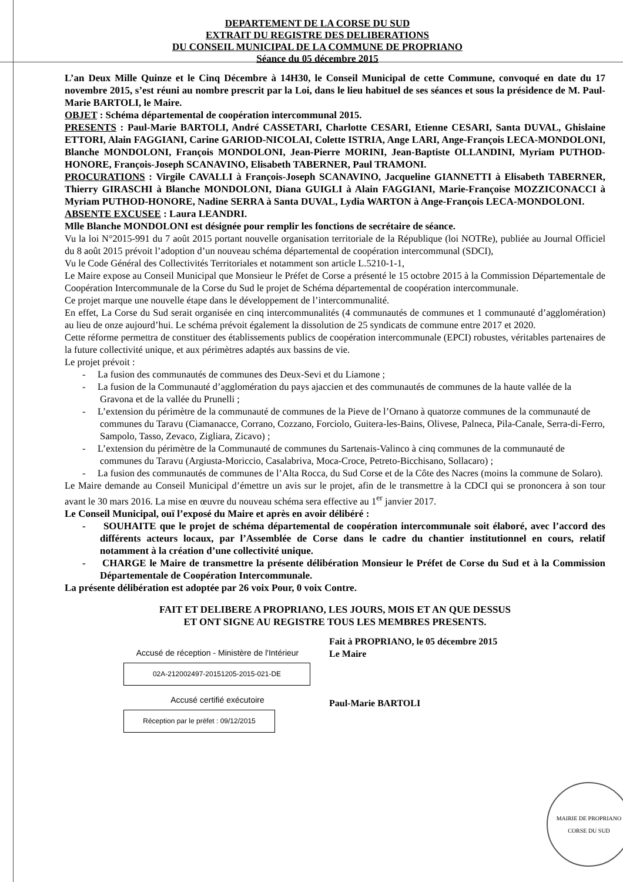DEPARTEMENT DE LA CORSE DU SUD
EXTRAIT DU REGISTRE DES DELIBERATIONS
DU CONSEIL MUNICIPAL DE LA COMMUNE DE PROPRIANO
Séance du 05 décembre 2015
L’an Deux Mille Quinze et le Cinq Décembre à 14H30, le Conseil Municipal de cette Commune, convoqué en date du 17 novembre 2015, s’est réuni au nombre prescrit par la Loi, dans le lieu habituel de ses séances et sous la présidence de M. Paul-Marie BARTOLI, le Maire.
OBJET : Schéma départemental de coopération intercommunal 2015.
PRESENTS : Paul-Marie BARTOLI, André CASSETARI, Charlotte CESARI, Etienne CESARI, Santa DUVAL, Ghislaine ETTORI, Alain FAGGIANI, Carine GARIOD-NICOLAI, Colette ISTRIA, Ange LARI, Ange-François LECA-MONDOLONI, Blanche MONDOLONI, François MONDOLONI, Jean-Pierre MORINI, Jean-Baptiste OLLANDINI, Myriam PUTHOD-HONORE, François-Joseph SCANAVINO, Elisabeth TABERNER, Paul TRAMONI.
PROCURATIONS : Virgile CAVALLI à François-Joseph SCANAVINO, Jacqueline GIANNETTI à Elisabeth TABERNER, Thierry GIRASCHI à Blanche MONDOLONI, Diana GUIGLI à Alain FAGGIANI, Marie-Françoise MOZZICONACCI à Myriam PUTHOD-HONORE, Nadine SERRA à Santa DUVAL, Lydia WARTON à Ange-François LECA-MONDOLONI.
ABSENTE EXCUSEE : Laura LEANDRI.
Mlle Blanche MONDOLONI est désignée pour remplir les fonctions de secrétaire de séance.
Vu la loi N°2015-991 du 7 août 2015 portant nouvelle organisation territoriale de la République (loi NOTRe), publiée au Journal Officiel du 8 août 2015 prévoit l’adoption d’un nouveau schéma départemental de coopération intercommunal (SDCI),
Vu le Code Général des Collectivités Territoriales et notamment son article L.5210-1-1,
Le Maire expose au Conseil Municipal que Monsieur le Préfet de Corse a présenté le 15 octobre 2015 à la Commission Départementale de Coopération Intercommunale de la Corse du Sud le projet de Schéma départemental de coopération intercommunale.
Ce projet marque une nouvelle étape dans le développement de l’intercommunalité.
En effet, La Corse du Sud serait organisée en cinq intercommunalités (4 communautés de communes et 1 communauté d’agglomération) au lieu de onze aujourd’hui. Le schéma prévoit également la dissolution de 25 syndicats de commune entre 2017 et 2020.
Cette réforme permettra de constituer des établissements publics de coopération intercommunale (EPCI) robustes, véritables partenaires de la future collectivité unique, et aux périmètres adaptés aux bassins de vie.
Le projet prévoit :
- La fusion des communautés de communes des Deux-Sevi et du Liamone ;
- La fusion de la Communauté d’agglomération du pays ajaccien et des communautés de communes de la haute vallée de la Gravona et de la vallée du Prunelli ;
- L’extension du périmètre de la communauté de communes de la Pieve de l’Ornano à quatorze communes de la communauté de communes du Taravu (Ciamanacce, Corrano, Cozzano, Forciolo, Guitera-les-Bains, Olivese, Palneca, Pila-Canale, Serra-di-Ferro, Sampolo, Tasso, Zevaco, Zigliara, Zicavo) ;
- L’extension du périmètre de la Communauté de communes du Sartenais-Valinco à cinq communes de la communauté de communes du Taravu (Argiusta-Moriccio, Casalabriva, Moca-Croce, Petreto-Bicchisano, Sollacaro) ;
- La fusion des communautés de communes de l’Alta Rocca, du Sud Corse et de la Côte des Nacres (moins la commune de Solaro).
Le Maire demande au Conseil Municipal d’émettre un avis sur le projet, afin de le transmettre à la CDCI qui se prononcera à son tour avant le 30 mars 2016. La mise en œuvre du nouveau schéma sera effective au 1<sup>er</sup> janvier 2017.
Le Conseil Municipal, ouï l’exposé du Maire et après en avoir délibéré :
- SOUHAITE que le projet de schéma départemental de coopération intercommunale soit élaboré, avec l’accord des différents acteurs locaux, par l’Assemblée de Corse dans le cadre du chantier institutionnel en cours, relatif notamment à la création d’une collectivité unique.
- CHARGE le Maire de transmettre la présente délibération Monsieur le Préfet de Corse du Sud et à la Commission Départementale de Coopération Intercommunale.
La présente délibération est adoptée par 26 voix Pour, 0 voix Contre.
FAIT ET DELIBERE A PROPRIANO, LES JOURS, MOIS ET AN QUE DESSUS
ET ONT SIGNE AU REGISTRE TOUS LES MEMBRES PRESENTS.
Accusé de réception - Ministère de l'Intérieur
02A-212002497-20151205-2015-021-DE
Accusé certifié exécutoire
Réception par le préfet : 09/12/2015
Fait à PROPRIANO, le 05 décembre 2015
Le Maire
Paul-Marie BARTOLI
MAIRIE DE PROPRIANO
CORSE DU SUD